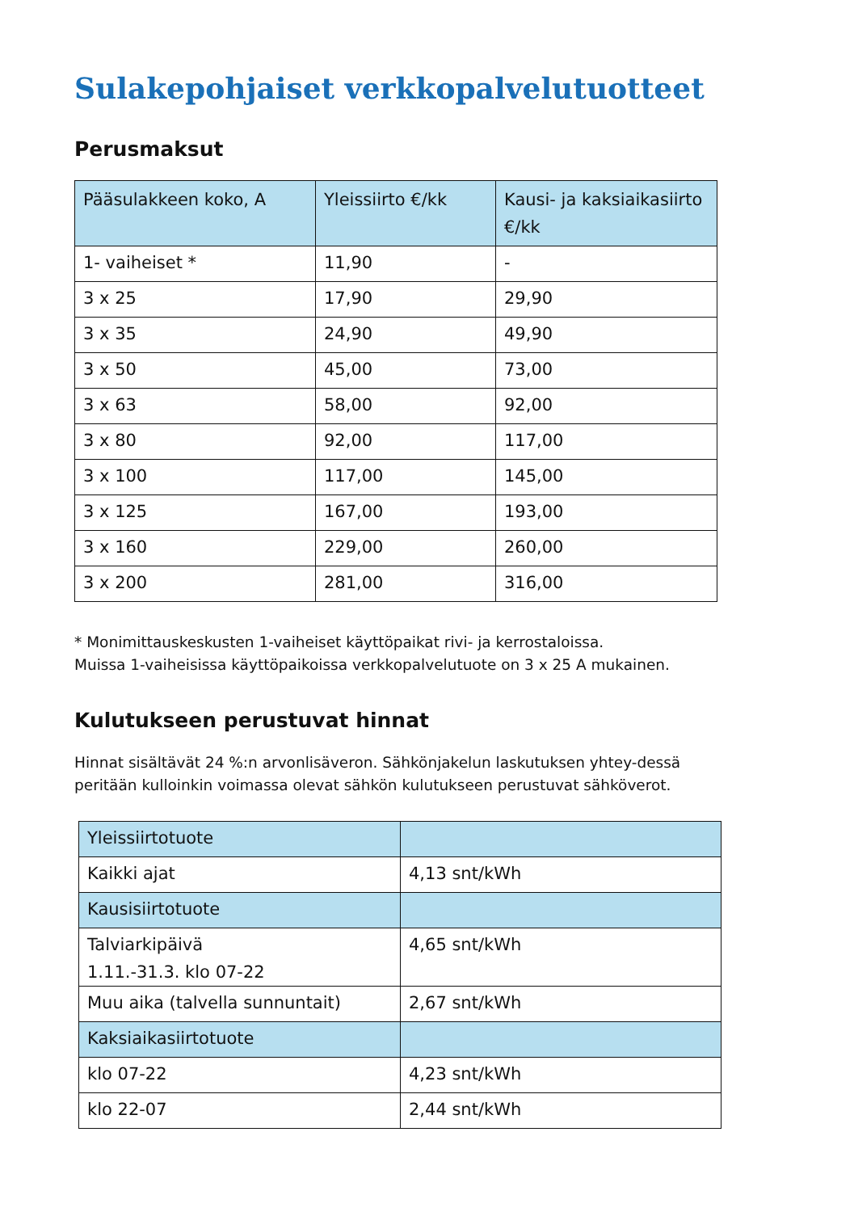Sulakepohjaiset verkkopalvelutuotteet
Perusmaksut
| Pääsulakkeen koko, A | Yleissiirto €/kk | Kausi- ja kaksiaikasiirto €/kk |
| --- | --- | --- |
| 1- vaiheiset * | 11,90 | - |
| 3 x 25 | 17,90 | 29,90 |
| 3 x 35 | 24,90 | 49,90 |
| 3 x 50 | 45,00 | 73,00 |
| 3 x 63 | 58,00 | 92,00 |
| 3 x 80 | 92,00 | 117,00 |
| 3 x 100 | 117,00 | 145,00 |
| 3 x 125 | 167,00 | 193,00 |
| 3 x 160 | 229,00 | 260,00 |
| 3 x 200 | 281,00 | 316,00 |
* Monimittauskeskusten 1-vaiheiset käyttöpaikat rivi- ja kerrostaloissa.
Muissa 1-vaiheisissa käyttöpaikoissa verkkopalvelutuote on 3 x 25 A mukainen.
Kulutukseen perustuvat hinnat
Hinnat sisältävät 24 %:n arvonlisäveron. Sähkönjakelun laskutuksen yhtey-dessä peritään kulloinkin voimassa olevat sähkön kulutukseen perustuvat sähköverot.
| Yleissiirtotuote | |
| Kaikki ajat | 4,13 snt/kWh |
| Kausisiirtotuote | |
| Talviarkipäivä 1.11.-31.3. klo 07-22 | 4,65 snt/kWh |
| Muu aika (talvella sunnuntait) | 2,67 snt/kWh |
| Kaksiaikasiirtotuote | |
| klo 07-22 | 4,23 snt/kWh |
| klo 22-07 | 2,44 snt/kWh |